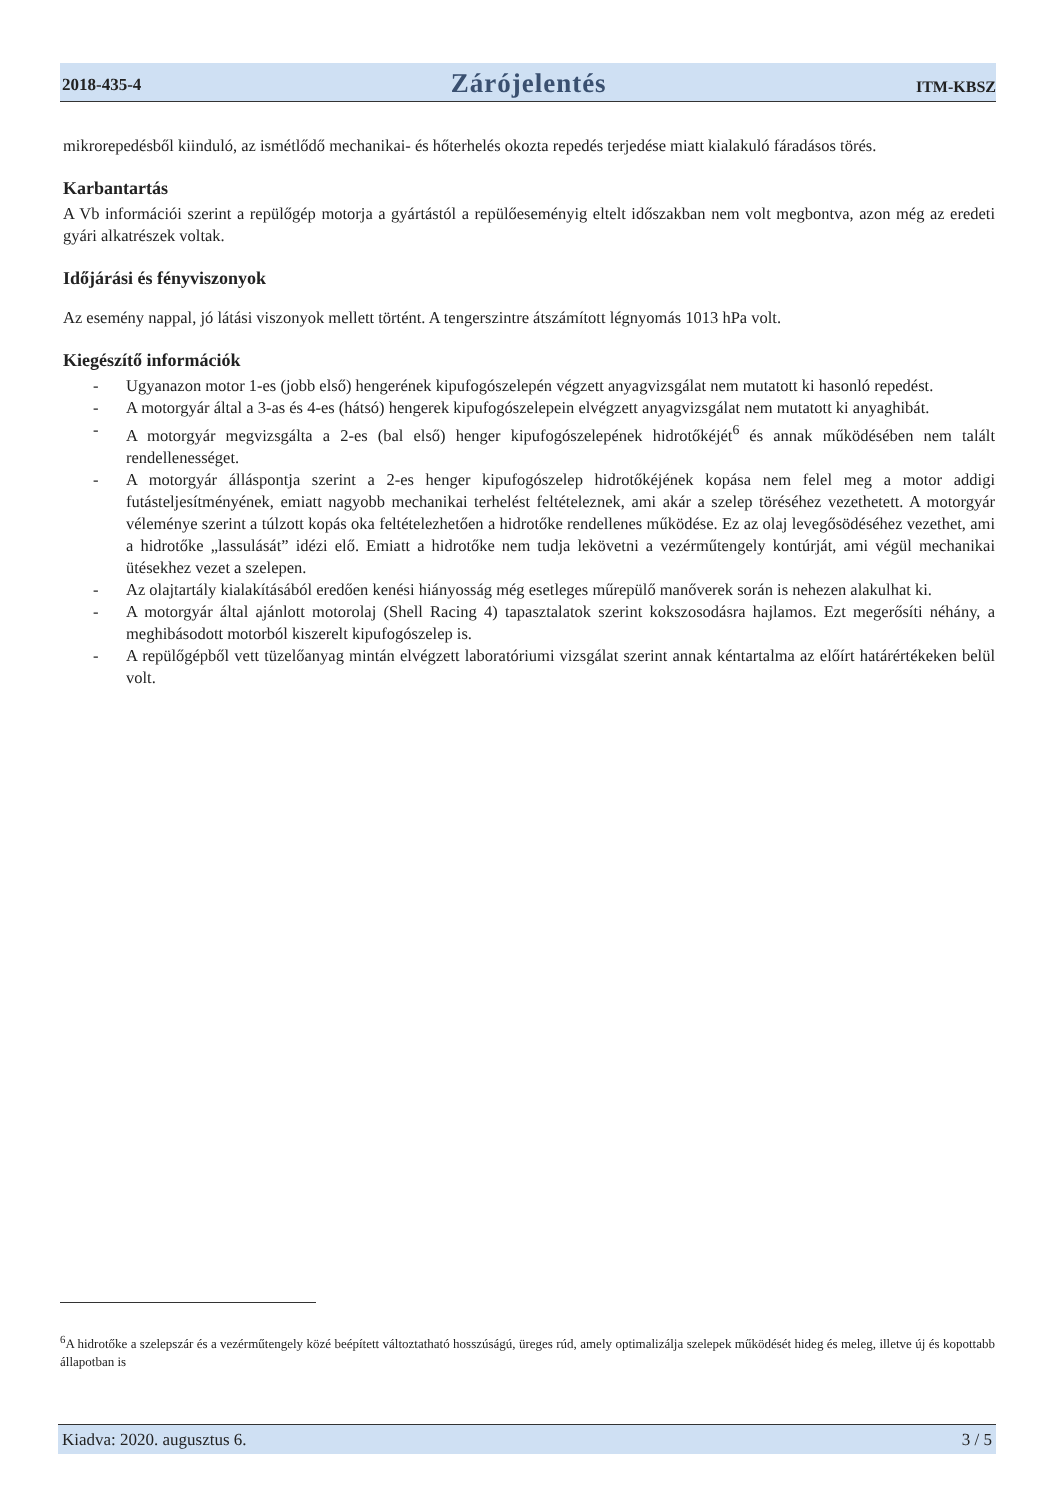2018-435-4 Zárójelentés ITM-KBSZ
mikrorepedésből kiinduló, az ismétlődő mechanikai- és hőterhelés okozta repedés terjedése miatt kialakuló fáradásos törés.
Karbantartás
A Vb információi szerint a repülőgép motorja a gyártástól a repülőeseményig eltelt időszakban nem volt megbontva, azon még az eredeti gyári alkatrészek voltak.
Időjárási és fényviszonyok
Az esemény nappal, jó látási viszonyok mellett történt. A tengerszintre átszámított légnyomás 1013 hPa volt.
Kiegészítő információk
- Ugyanazon motor 1-es (jobb első) hengerének kipufogószelepén végzett anyagvizsgálat nem mutatott ki hasonló repedést.
- A motorgyár által a 3-as és 4-es (hátsó) hengerek kipufogószelepein elvégzett anyagvizsgálat nem mutatott ki anyaghibát.
- A motorgyár megvizsgálta a 2-es (bal első) henger kipufogószelepének hidrotőkéjét<sup>6</sup> és annak működésében nem talált rendellenességet.
- A motorgyár álláspontja szerint a 2-es henger kipufogószelep hidrotőkéjének kopása nem felel meg a motor addigi futásteljesítményének, emiatt nagyobb mechanikai terhelést feltételeznek, ami akár a szelep töréséhez vezethetett. A motorgyár véleménye szerint a túlzott kopás oka feltételezhetően a hidrotőke rendellenes működése. Ez az olaj levegősödéséhez vezethet, ami a hidrotőke „lassulását” idézi elő. Emiatt a hidrotőke nem tudja lekövetni a vezérműtengely kontúrját, ami végül mechanikai ütésekhez vezet a szelepen.
- Az olajtartály kialakításából eredően kenési hiányosság még esetleges műrepülő manőverek során is nehezen alakulhat ki.
- A motorgyár által ajánlott motorolaj (Shell Racing 4) tapasztalatok szerint kokszosodásra hajlamos. Ezt megerősíti néhány, a meghibásodott motorból kiszerelt kipufogószelep is.
- A repülőgépből vett tüzelőanyag mintán elvégzett laboratóriumi vizsgálat szerint annak kéntartalma az előírt határértékeken belül volt.
<sup>6</sup> A hidrotőke a szelepszár és a vezérműtengely közé beépített változtatható hosszúságú, üreges rúd, amely optimalizálja szelepek működését hideg és meleg, illetve új és kopottabb állapotban is
Kiadva: 2020. augusztus 6. 3 / 5